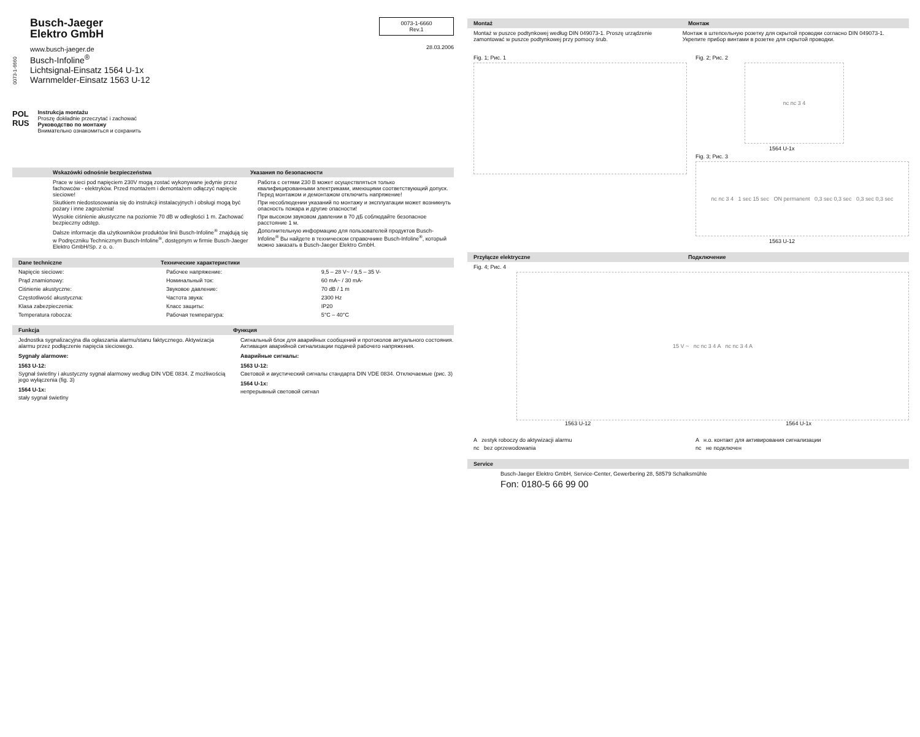0073-1-6660
Busch-Jaeger
Elektro GmbH
www.busch-jaeger.de
Busch-Infoline<sup>®</sup>
Lichtsignal-Einsatz 1564 U-1x
Warnmelder-Einsatz 1563 U-12
0073-1-6660
Rev.1
28.03.2006
POL
RUS
Instrukcja montażu
Proszę dokładnie przeczytać i zachować
Руководство по монтажу
Внимательно ознакомиться и сохранить
Wskazówki odnośnie bezpieczeństwa
Указания по безопасности
Prace w sieci pod napięciem 230V mogą zostać wykonywane jedynie przez fachowców - elektryków. Przed montażem i demontażem odłączyć napięcie sieciowe!
Skutkiem niedostosowania się do instrukcji instalacyjnych i obsługi mogą być pożary i inne zagrożenia!
Wysokie ciśnienie akustyczne na poziomie 70 dB w odległości 1 m. Zachować bezpieczny odstęp.
Dalsze informacje dla użytkowników produktów linii Busch-Infoline<sup>®</sup> znajdują się w Podręczniku Technicznym Busch-Infoline<sup>®</sup>, dostępnym w firmie Busch-Jaeger Elektro GmbH/Sp. z o. o.
Работа с сетями 230 В может осуществляться только квалифицированными электриками, имеющими соответствующий допуск. Перед монтажом и демонтажом отключить напряжение!
При несоблюдении указаний по монтажу и эксплуатации может возникнуть опасность пожара и другие опасности!
При высоком звуковом давлении в 70 дБ соблюдайте безопасное расстояние 1 м.
Дополнительную информацию для пользователей продуктов Busch-Infoline<sup>®</sup> Вы найдете в техническом справочнике Busch-Infoline<sup>®</sup>, который можно заказать в Busch-Jaeger Elektro GmbH.
| Dane techniczne | Технические характеристики | |
| --- | --- | --- |
| Napięcie sieciowe: | Рабочее напряжение: | 9,5 – 28 V~ / 9,5 – 35 V- |
| Prąd znamionowy: | Номинальный ток: | 60 mA~ / 30 mA- |
| Ciśnienie akustyczne: | Звуковое давление: | 70 dB / 1 m |
| Częstotliwość akustyczna: | Частота звука: | 2300 Hz |
| Klasa zabezpieczenia: | Класс защиты: | IP20 |
| Temperatura robocza: | Рабочая температура: | 5°C – 40°C |
Funkcja Функция
Jednostka sygnalizacyjna dla ogłaszania alarmu/stanu faktycznego. Aktywizacja alarmu przez podłączenie napięcia sieciowego.
Sygnały alarmowe:
1563 U-12:
Sygnał świetlny i akustyczny sygnał alarmowy według DIN VDE 0834. Z możliwością jego wyłączenia (fig. 3)
1564 U-1x:
stały sygnał świetlny
Сигнальный блок для аварийных сообщений и протоколов актуального состояния. Активация аварийной сигнализации подачей рабочего напряжения.
Аварийные сигналы:
1563 U-12:
Световой и акустический сигналы стандарта DIN VDE 0834. Отключаемые (рис. 3)
1564 U-1x:
непрерывный световой сигнал
Montaż Монтаж
Montaż w puszce podtynkowej według DIN 049073-1. Proszę urządzenie zamontować w puszce podtynkowej przy pomocy śrub.
Монтаж в штепсельную розетку для скрытой проводки согласно DIN 049073-1. Укрепите прибор винтами в розетке для скрытой проводки.
Fig. 1; Рис. 1 Fig. 2; Рис. 2
nc nc 3 4
1564 U-1x
Fig. 3; Рис. 3
nc nc 3 4 1 sec 15 sec ON permanent 0,3 sec 0,3 sec 0,3 sec 0,3 sec
1563 U-12
Przyłącze elektryczne Подключение
Fig. 4; Рис. 4
15 V ~ nc nc 3 4 A nc nc 3 4 A
1563 U-12 1564 U-1x
A zestyk roboczy do aktywizacji alarmu
nc bez oprzewodowania
A н.о. контакт для активирования сигнализации
nc не подключен
Service
Busch-Jaeger Elektro GmbH, Service-Center, Gewerbering 28, 58579 Schalksmühle
Fon: 0180-5 66 99 00